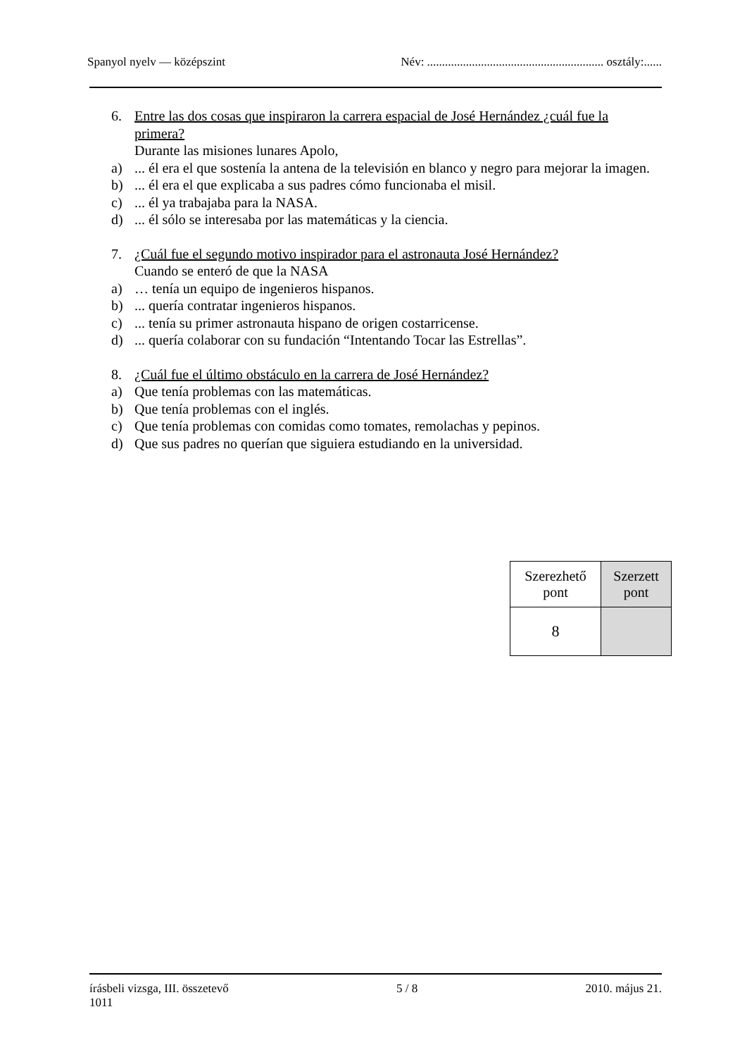Spanyol nyelv — középszint Név: ........................................................... osztály:......
6. Entre las dos cosas que inspiraron la carrera espacial de José Hernández ¿cuál fue la primera?
Durante las misiones lunares Apolo,
a)... él era el que sostenía la antena de la televisión en blanco y negro para mejorar la imagen.
b)... él era el que explicaba a sus padres cómo funcionaba el misil.
c)... él ya trabajaba para la NASA.
d)... él sólo se interesaba por las matemáticas y la ciencia.
7. ¿Cuál fue el segundo motivo inspirador para el astronauta José Hernández?
Cuando se enteró de que la NASA
a) … tenía un equipo de ingenieros hispanos.
b)... quería contratar ingenieros hispanos.
c)... tenía su primer astronauta hispano de origen costarricense.
d)... quería colaborar con su fundación “Intentando Tocar las Estrellas”.
8. ¿Cuál fue el último obstáculo en la carrera de José Hernández?
a) Que tenía problemas con las matemáticas.
b) Que tenía problemas con el inglés.
c) Que tenía problemas con comidas como tomates, remolachas y pepinos.
d) Que sus padres no querían que siguiera estudiando en la universidad.
| Szerezhető pont | Szerzett pont |
| --- | --- |
| 8 | |
írásbeli vizsga, III. összetevő 5 / 8 2010. május 21.
1011